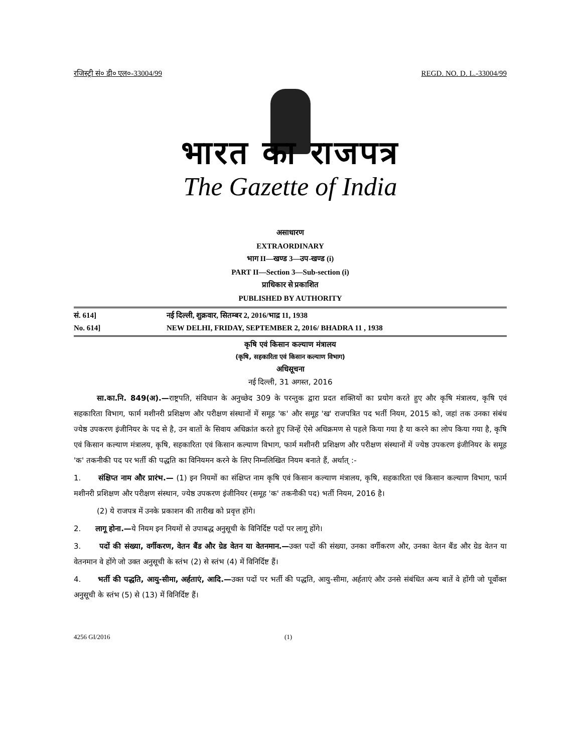रजिस्ट्री सं० डी० एल०-33004/99 REGD. NO. D. L.-33004/99
भारत का राजपत्र
The Gazette of India
असाधारण
EXTRAORDINARY
भाग II—खण्ड 3—उप-खण्ड (i)
PART II—Section 3—Sub-section (i)
प्राधिकार से प्रकाशित
PUBLISHED BY AUTHORITY
सं. 614] नई दिल्ली, शुक्रवार, सितम्बर 2, 2016/भाद्र 11, 1938
No. 614] NEW DELHI, FRIDAY, SEPTEMBER 2, 2016/ BHADRA 11 , 1938
कृषि एवं किसान कल्याण मंत्रालय
(कृषि, सहकारिता एवं किसान कल्याण विभाग)
अधिसूचना
नई दिल्ली, 31 अगस्त, 2016
सा.का.नि. 849(अ).—राष्ट्रपति, संविधान के अनुच्छेद 309 के परन्तुक द्वारा प्रदत शक्तियों का प्रयोग करते हुए और कृषि मंत्रालय, कृषि एवं सहकारिता विभाग, फार्म मशीनरी प्रशिक्षण और परीक्षण संस्थानों में समूह 'क' और समूह 'ख' राजपत्रित पद भर्ती नियम, 2015 को, जहां तक उनका संबंध ज्येष्ठ उपकरण इंजीनियर के पद से है, उन बातों के सिवाय अधिक्रांत करते हुए जिन्हें ऐसे अधिक्रमण से पहले किया गया है या करने का लोप किया गया है, कृषि एवं किसान कल्याण मंत्रालय, कृषि, सहकारिता एवं किसान कल्याण विभाग, फार्म मशीनरी प्रशिक्षण और परीक्षण संस्थानों में ज्येष्ठ उपकरण इंजीनियर के समूह 'क' तकनीकी पद पर भर्ती की पद्धति का विनियमन करने के लिए निम्नलिखित नियम बनाते हैं, अर्थात् :-
1. संक्षिप्त नाम और प्रारंभ.— (1) इन नियमों का संक्षिप्त नाम कृषि एवं किसान कल्याण मंत्रालय, कृषि, सहकारिता एवं किसान कल्याण विभाग, फार्म मशीनरी प्रशिक्षण और परीक्षण संस्थान, ज्येष्ठ उपकरण इंजीनियर (समूह 'क' तकनीकी पद) भर्ती नियम, 2016 है।
(2) ये राजपत्र में उनके प्रकाशन की तारीख को प्रवृत्त होंगे।
2. लागू होना.—ये नियम इन नियमों से उपाबद्ध अनुसूची के विनिर्दिष्ट पदों पर लागू होंगे।
3. पदों की संख्या, वर्गीकरण, वेतन बैंड और ग्रेड वेतन या वेतनमान.—उक्त पदों की संख्या, उनका वर्गीकरण और, उनका वेतन बैंड और ग्रेड वेतन या वेतनमान वे होंगे जो उक्त अनुसूची के स्तंभ (2) से स्तंभ (4) में विनिर्दिष्ट हैं।
4. भर्ती की पद्धति, आयु-सीमा, अर्हताएं, आदि.—उक्त पदों पर भर्ती की पद्धति, आयु-सीमा, अर्हताएं और उनसे संबंधित अन्य बातें वे होंगी जो पूर्वोक्त अनुसूची के स्तंभ (5) से (13) में विनिर्दिष्ट हैं।
4256 GI/2016 (1)